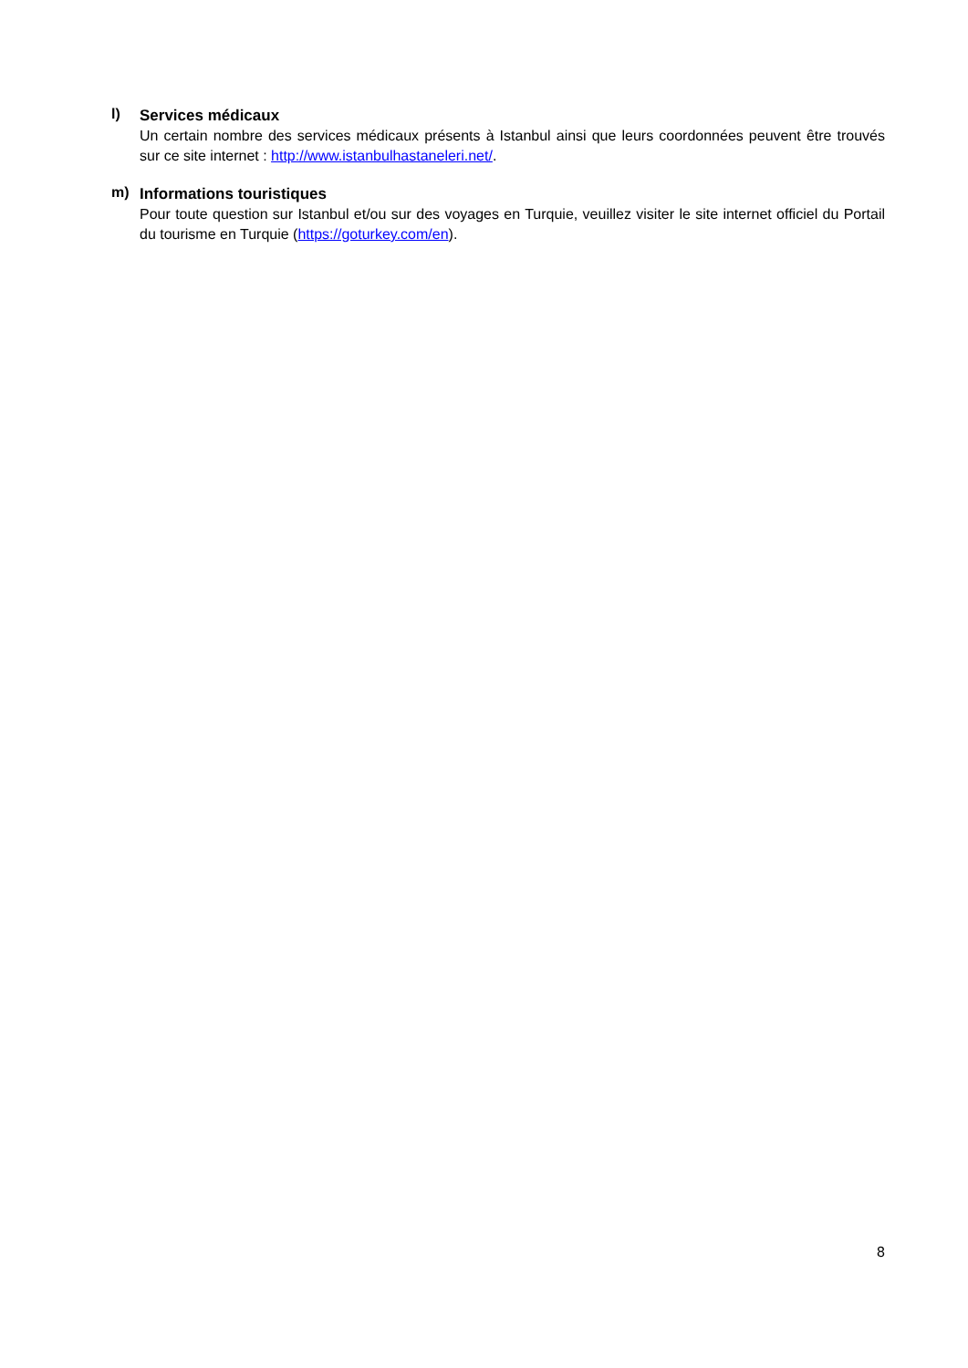l)
Services médicaux
Un certain nombre des services médicaux présents à Istanbul ainsi que leurs coordonnées peuvent être trouvés sur ce site internet : http://www.istanbulhastaneleri.net/.
m)
Informations touristiques
Pour toute question sur Istanbul et/ou sur des voyages en Turquie, veuillez visiter le site internet officiel du Portail du tourisme en Turquie (https://goturkey.com/en).
8